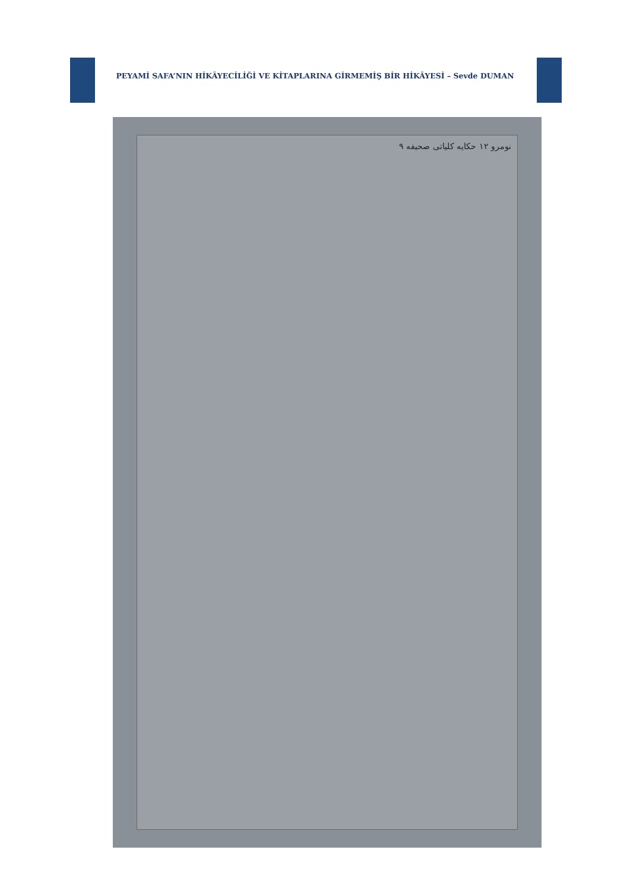PEYAMİ SAFA’NIN HİKÂYECİLİĞİ VE KİTAPLARINA GİRMEMİŞ BİR HİKÂYESİ – Sevde DUMAN
نومرو ١٢ حکایه کلیاتی صحیفه ٩